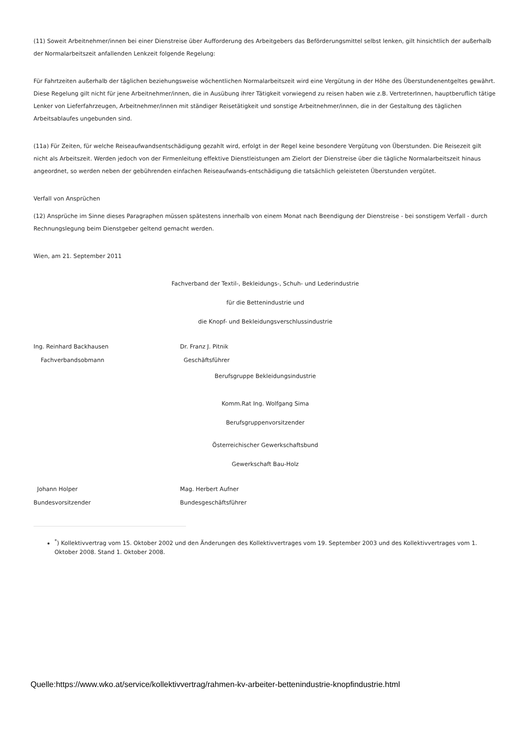(11) Soweit Arbeitnehmer/innen bei einer Dienstreise über Aufforderung des Arbeitgebers das Beförderungsmittel selbst lenken, gilt hinsichtlich der außerhalb der Normalarbeitszeit anfallenden Lenkzeit folgende Regelung:
Für Fahrtzeiten außerhalb der täglichen beziehungsweise wöchentlichen Normalarbeitszeit wird eine Vergütung in der Höhe des Überstundenentgeltes gewährt. Diese Regelung gilt nicht für jene Arbeitnehmer/innen, die in Ausübung ihrer Tätigkeit vorwiegend zu reisen haben wie z.B. VertreterInnen, hauptberuflich tätige Lenker von Lieferfahrzeugen, Arbeitnehmer/innen mit ständiger Reisetätigkeit und sonstige Arbeitnehmer/innen, die in der Gestaltung des täglichen Arbeitsablaufes ungebunden sind.
(11a) Für Zeiten, für welche Reiseaufwandsentschädigung gezahlt wird, erfolgt in der Regel keine besondere Vergütung von Überstunden. Die Reisezeit gilt nicht als Arbeitszeit. Werden jedoch von der Firmenleitung effektive Dienstleistungen am Zielort der Dienstreise über die tägliche Normalarbeitszeit hinaus angeordnet, so werden neben der gebührenden einfachen Reiseaufwands-entschädigung die tatsächlich geleisteten Überstunden vergütet.
Verfall von Ansprüchen
(12) Ansprüche im Sinne dieses Paragraphen müssen spätestens innerhalb von einem Monat nach Beendigung der Dienstreise - bei sonstigem Verfall - durch Rechnungslegung beim Dienstgeber geltend gemacht werden.
Wien, am 21. September 2011
Fachverband der Textil-, Bekleidungs-, Schuh- und Lederindustrie
für die Bettenindustrie und
die Knopf- und Bekleidungsverschlussindustrie
Ing. Reinhard Backhausen Dr. Franz J. Pitnik
Fachverbandsobmann Geschäftsführer
Berufsgruppe Bekleidungsindustrie
Komm.Rat Ing. Wolfgang Sima
Berufsgruppenvorsitzender
Österreichischer Gewerkschaftsbund
Gewerkschaft Bau-Holz
Johann Holper Mag. Herbert Aufner
Bundesvorsitzender Bundesgeschäftsführer
<sup>*</sup>) Kollektivvertrag vom 15. Oktober 2002 und den Änderungen des Kollektivvertrages vom 19. September 2003 und des Kollektivvertrages vom 1. Oktober 2008. Stand 1. Oktober 2008.
Quelle:https://www.wko.at/service/kollektivvertrag/rahmen-kv-arbeiter-bettenindustrie-knopfindustrie.html